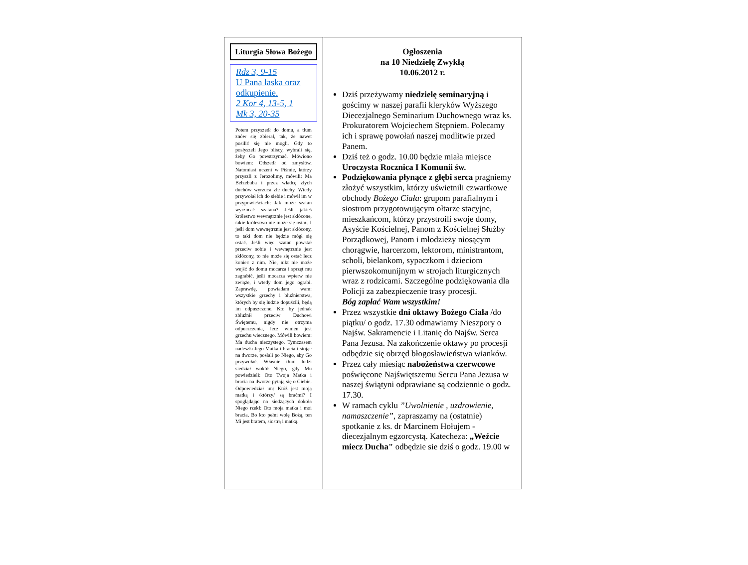Liturgia Słowa Bożego
Rdz 3, 9-15
U Pana łaska oraz odkupienie.
2 Kor 4, 13-5, 1
Mk 3, 20-35
Potem przyszedł do domu, a tłum znów się zbierał, tak, że nawet posilić się nie mogli. Gdy to posłyszeli Jego bliscy, wybrali się, żeby Go powstrzymać. Mówiono bowiem: Odszedł od zmysłów. Natomiast uczeni w Piśmie, którzy przyszli z Jerozolimy, mówili: Ma Belzebuba i przez władcę złych duchów wyrzuca złe duchy. Wtedy przywołał ich do siebie i mówił im w przypowieściach: Jak może szatan wyrzucać szatana? Jeśli jakieś królestwo wewnętrznie jest skłócone, takie królestwo nie może się ostać. I jeśli dom wewnętrznie jest skłócony, to taki dom nie będzie mógł się ostać. Jeśli więc szatan powstał przeciw sobie i wewnętrznie jest skłócony, to nie może się ostać lecz koniec z nim. Nie, nikt nie może wejść do domu mocarza i sprzęt mu zagrabić, jeśli mocarza wpierw nie zwiąże, i wtedy dom jego ograbi. Zaprawdę, powiadam wam: wszystkie grzechy i bluźnierstwa, których by się ludzie dopuścili, będą im odpuszczone. Kto by jednak zbluźnił przeciw Duchowi Świętemu, nigdy nie otrzyma odpuszczenia, lecz winien jest grzechu wiecznego. Mówili bowiem: Ma ducha nieczystego. Tymczasem nadeszła Jego Matka i bracia i stojąc na dworze, posłali po Niego, aby Go przywołać. Właśnie tłum ludzi siedział wokół Niego, gdy Mu powiedzieli: Oto Twoja Matka i bracia na dworze pytają się o Ciebie. Odpowiedział im: Któż jest moją matką i /którzy/ są braćmi? I spoglądając na siedzących dokoła Niego rzekł: Oto moja matka i moi bracia. Bo kto pełni wolę Bożą, ten Mi jest bratem, siostrą i matką.
Ogłoszenia
na 10 Niedzielę Zwykłą
10.06.2012 r.
Dziś przeżywamy niedzielę seminaryjną i gościmy w naszej parafii kleryków Wyższego Diecezjalnego Seminarium Duchownego wraz ks. Prokuratorem Wojciechem Stępniem. Polecamy ich i sprawę powołań naszej modlitwie przed Panem.
Dziś też o godz. 10.00 będzie miała miejsce Uroczysta Rocznica I Komunii św.
Podziękowania płynące z głębi serca pragniemy złożyć wszystkim, którzy uświetnili czwartkowe obchody Bożego Ciała: grupom parafialnym i siostrom przygotowującym ołtarze stacyjne, mieszkańcom, którzy przystroili swoje domy, Asyście Kościelnej, Panom z Kościelnej Służby Porządkowej, Panom i młodzieży niosącym chorągwie, harcerzom, lektorom, ministrantom, scholi, bielankom, sypaczkom i dzieciom pierwszokomunijnym w strojach liturgicznych wraz z rodzicami. Szczególne podziękowania dla Policji za zabezpieczenie trasy procesji.
Bóg zapłać Wam wszystkim!
Przez wszystkie dni oktawy Bożego Ciała /do piątku/ o godz. 17.30 odmawiamy Nieszpory o Najśw. Sakramencie i Litanię do Najśw. Serca Pana Jezusa. Na zakończenie oktawy po procesji odbędzie się obrzęd błogosławieństwa wianków.
Przez cały miesiąc nabożeństwa czerwcowe poświęcone Najświętszemu Sercu Pana Jezusa w naszej świątyni odprawiane są codziennie o godz. 17.30.
W ramach cyklu ”Uwolnienie , uzdrowienie, namaszczenie”, zapraszamy na (ostatnie) spotkanie z ks. dr Marcinem Hołujem - diecezjalnym egzorcystą. Katecheza: „Weźcie miecz Ducha" odbędzie sie dziś o godz. 19.00 w